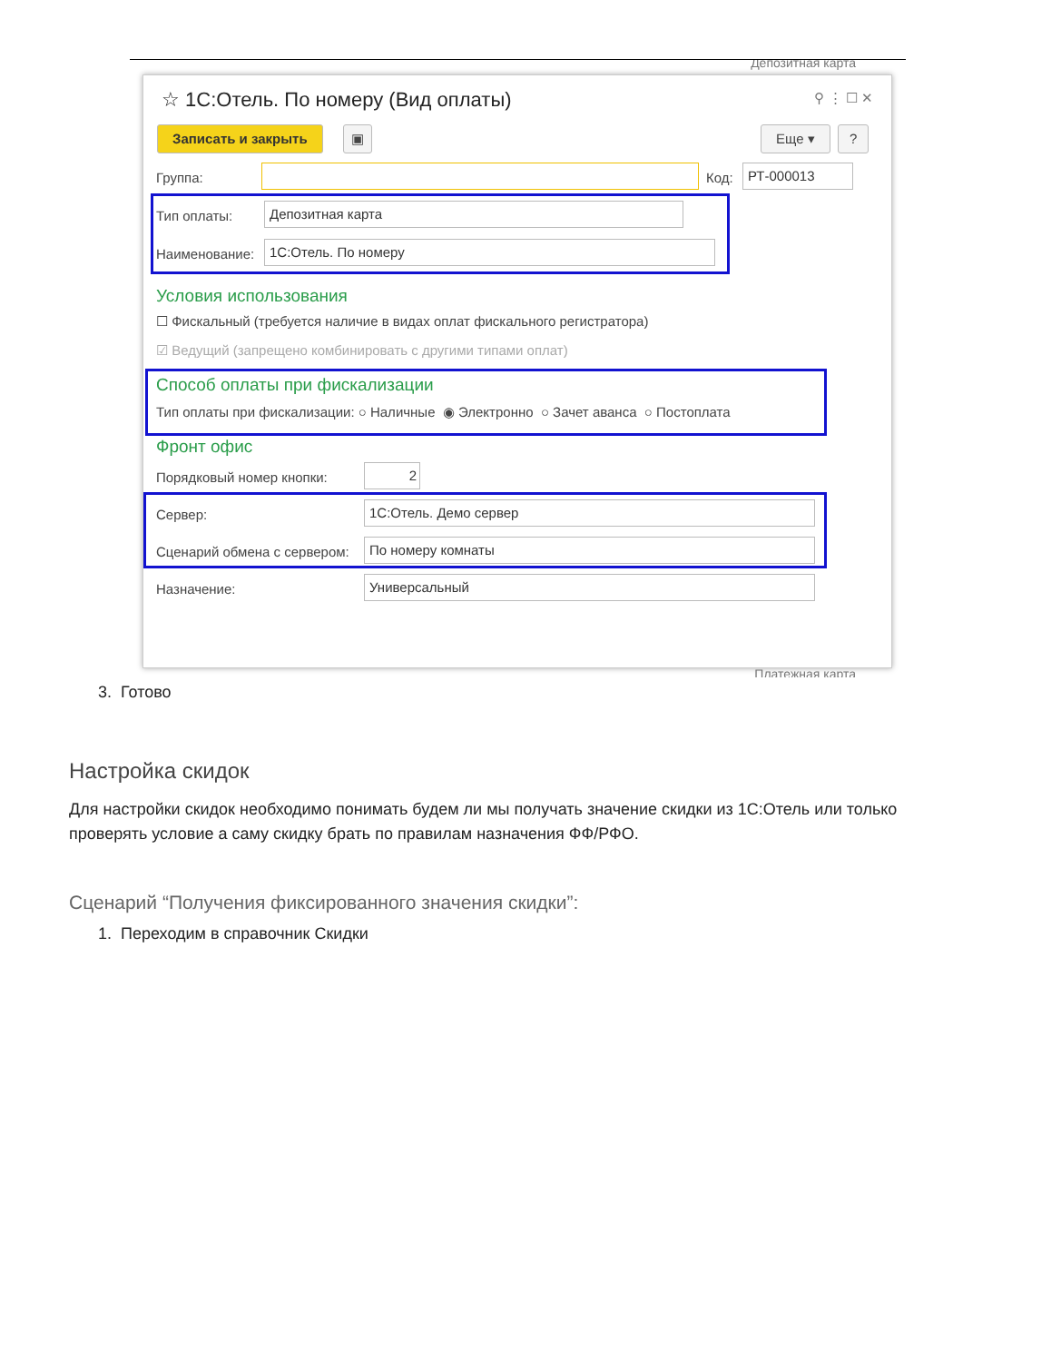Депозитная карта
☆ 1С:Отель. По номеру (Вид оплаты)
⚲ ⋮ ☐ ✕
Записать и закрыть ▣ Еще ▾ ?
Группа: Код: РТ-000013
Тип оплаты: Депозитная карта
Наименование: 1С:Отель. По номеру
Условия использования
☐ Фискальный (требуется наличие в видах оплат фискального регистратора)
☑ Ведущий (запрещено комбинировать с другими типами оплат)
Способ оплаты при фискализации
Тип оплаты при фискализации: ○ Наличные ◉ Электронно ○ Зачет аванса ○ Постоплата
Фронт офис
Порядковый номер кнопки: 2
Сервер: 1С:Отель. Демо сервер
Сценарий обмена с сервером: По номеру комнаты
Назначение: Универсальный
Платежная карта
3. Готово
Настройка скидок
Для настройки скидок необходимо понимать будем ли мы получать значение скидки из 1С:Отель или только проверять условие а саму скидку брать по правилам назначения ФФ/РФО.
Сценарий “Получения фиксированного значения скидки”:
1. Переходим в справочник Скидки